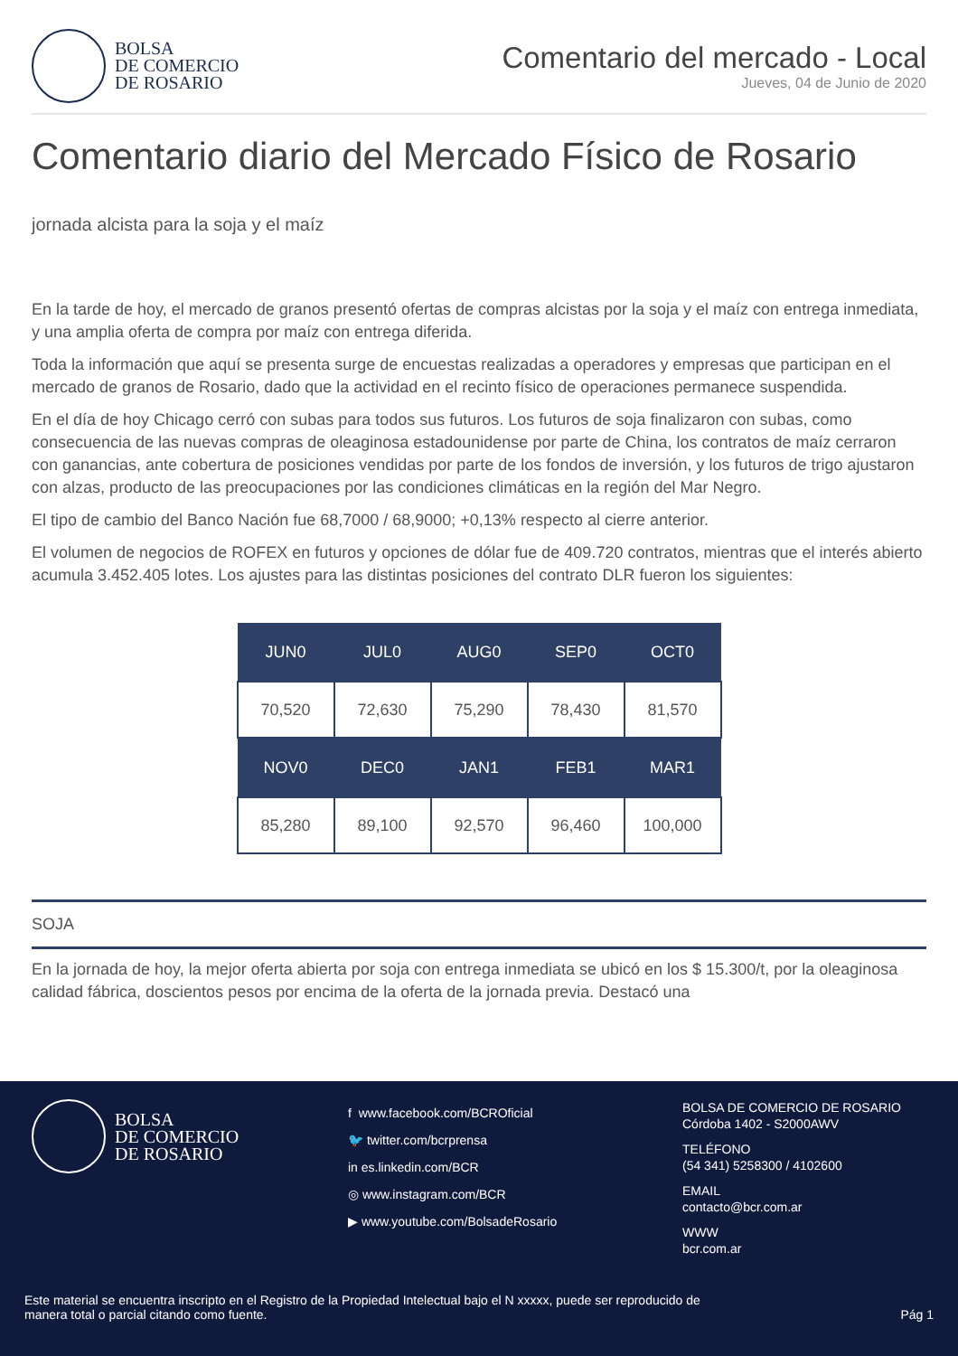BOLSA
DE COMERCIO
DE ROSARIO
Comentario del mercado - Local
Jueves, 04 de Junio de 2020
Comentario diario del Mercado Físico de Rosario
jornada alcista para la soja y el maíz
En la tarde de hoy, el mercado de granos presentó ofertas de compras alcistas por la soja y el maíz con entrega inmediata, y una amplia oferta de compra por maíz con entrega diferida.
Toda la información que aquí se presenta surge de encuestas realizadas a operadores y empresas que participan en el mercado de granos de Rosario, dado que la actividad en el recinto físico de operaciones permanece suspendida.
En el día de hoy Chicago cerró con subas para todos sus futuros. Los futuros de soja finalizaron con subas, como consecuencia de las nuevas compras de oleaginosa estadounidense por parte de China, los contratos de maíz cerraron con ganancias, ante cobertura de posiciones vendidas por parte de los fondos de inversión, y los futuros de trigo ajustaron con alzas, producto de las preocupaciones por las condiciones climáticas en la región del Mar Negro.
El tipo de cambio del Banco Nación fue 68,7000 / 68,9000; +0,13% respecto al cierre anterior.
El volumen de negocios de ROFEX en futuros y opciones de dólar fue de 409.720 contratos, mientras que el interés abierto acumula 3.452.405 lotes. Los ajustes para las distintas posiciones del contrato DLR fueron los siguientes:
| JUN0 | JUL0 | AUG0 | SEP0 | OCT0 |
| --- | --- | --- | --- | --- |
| 70,520 | 72,630 | 75,290 | 78,430 | 81,570 |
| NOV0 | DEC0 | JAN1 | FEB1 | MAR1 |
| 85,280 | 89,100 | 92,570 | 96,460 | 100,000 |
SOJA
En la jornada de hoy, la mejor oferta abierta por soja con entrega inmediata se ubicó en los $ 15.300/t, por la oleaginosa calidad fábrica, doscientos pesos por encima de la oferta de la jornada previa. Destacó una
BOLSA
DE COMERCIO
DE ROSARIO
f www.facebook.com/BCROficial
🐦 twitter.com/bcrprensa
in es.linkedin.com/BCR
◎ www.instagram.com/BCR
▶ www.youtube.com/BolsadeRosario
BOLSA DE COMERCIO DE ROSARIO
Córdoba 1402 - S2000AWV
TELÉFONO
(54 341) 5258300 / 4102600
EMAIL
contacto@bcr.com.ar
WWW
bcr.com.ar
Este material se encuentra inscripto en el Registro de la Propiedad Intelectual bajo el N xxxxx, puede ser reproducido de
manera total o parcial citando como fuente.
Pág 1